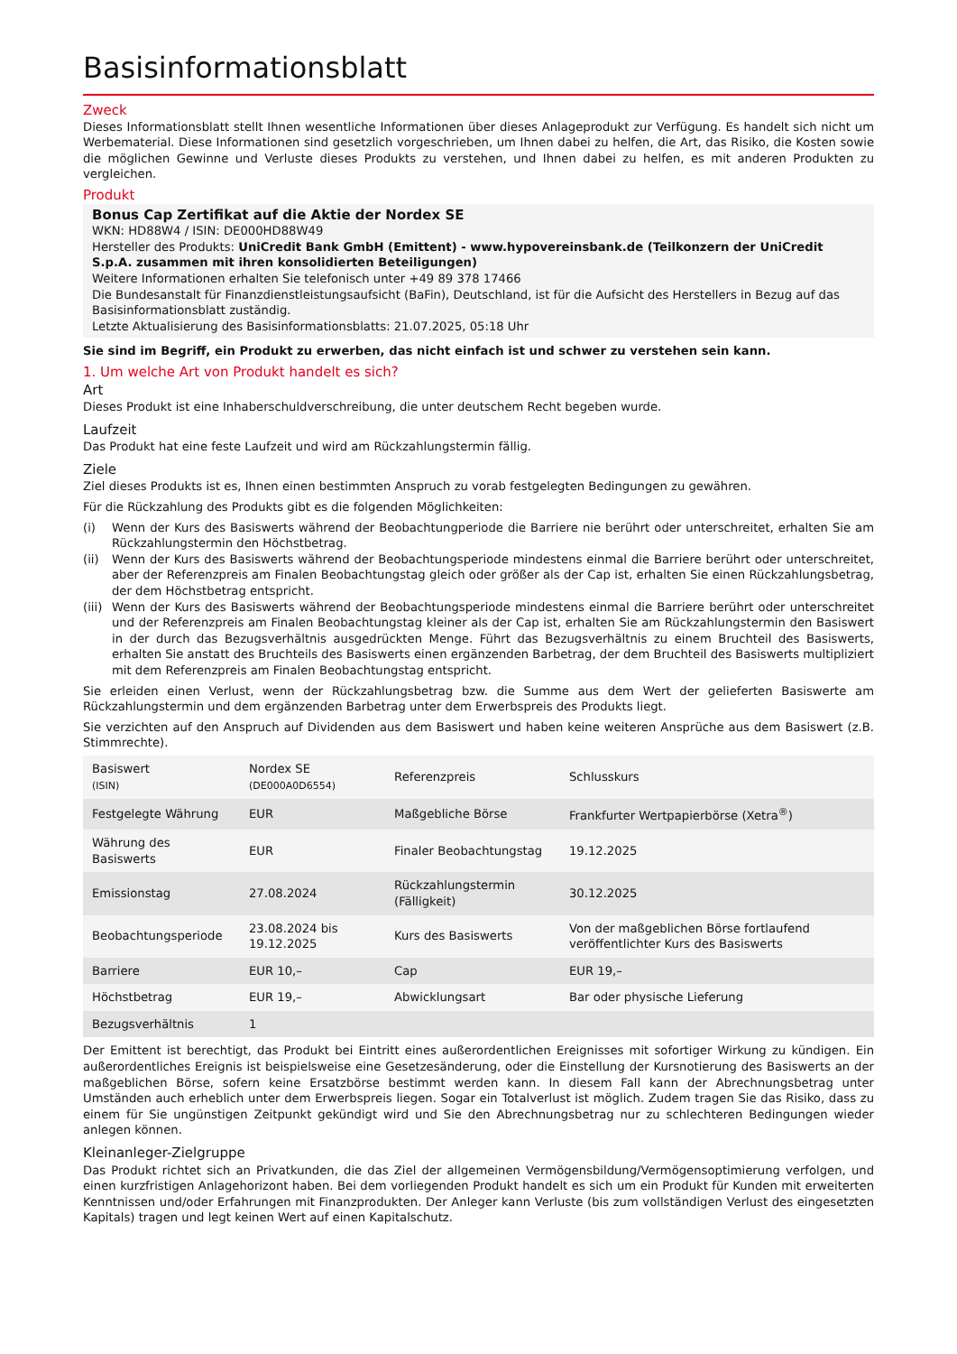Basisinformationsblatt
Zweck
Dieses Informationsblatt stellt Ihnen wesentliche Informationen über dieses Anlageprodukt zur Verfügung. Es handelt sich nicht um Werbematerial. Diese Informationen sind gesetzlich vorgeschrieben, um Ihnen dabei zu helfen, die Art, das Risiko, die Kosten sowie die möglichen Gewinne und Verluste dieses Produkts zu verstehen, und Ihnen dabei zu helfen, es mit anderen Produkten zu vergleichen.
Produkt
Bonus Cap Zertifikat auf die Aktie der Nordex SE
WKN: HD88W4 / ISIN: DE000HD88W49
Hersteller des Produkts: UniCredit Bank GmbH (Emittent) - www.hypovereinsbank.de (Teilkonzern der UniCredit S.p.A. zusammen mit ihren konsolidierten Beteiligungen)
Weitere Informationen erhalten Sie telefonisch unter +49 89 378 17466
Die Bundesanstalt für Finanzdienstleistungsaufsicht (BaFin), Deutschland, ist für die Aufsicht des Herstellers in Bezug auf das Basisinformationsblatt zuständig.
Letzte Aktualisierung des Basisinformationsblatts: 21.07.2025, 05:18 Uhr
Sie sind im Begriff, ein Produkt zu erwerben, das nicht einfach ist und schwer zu verstehen sein kann.
1. Um welche Art von Produkt handelt es sich?
Art
Dieses Produkt ist eine Inhaberschuldverschreibung, die unter deutschem Recht begeben wurde.
Laufzeit
Das Produkt hat eine feste Laufzeit und wird am Rückzahlungstermin fällig.
Ziele
Ziel dieses Produkts ist es, Ihnen einen bestimmten Anspruch zu vorab festgelegten Bedingungen zu gewähren.
Für die Rückzahlung des Produkts gibt es die folgenden Möglichkeiten:
(i) Wenn der Kurs des Basiswerts während der Beobachtungperiode die Barriere nie berührt oder unterschreitet, erhalten Sie am Rückzahlungstermin den Höchstbetrag.
(ii) Wenn der Kurs des Basiswerts während der Beobachtungsperiode mindestens einmal die Barriere berührt oder unterschreitet, aber der Referenzpreis am Finalen Beobachtungstag gleich oder größer als der Cap ist, erhalten Sie einen Rückzahlungsbetrag, der dem Höchstbetrag entspricht.
(iii) Wenn der Kurs des Basiswerts während der Beobachtungsperiode mindestens einmal die Barriere berührt oder unterschreitet und der Referenzpreis am Finalen Beobachtungstag kleiner als der Cap ist, erhalten Sie am Rückzahlungstermin den Basiswert in der durch das Bezugsverhältnis ausgedrückten Menge. Führt das Bezugsverhältnis zu einem Bruchteil des Basiswerts, erhalten Sie anstatt des Bruchteils des Basiswerts einen ergänzenden Barbetrag, der dem Bruchteil des Basiswerts multipliziert mit dem Referenzpreis am Finalen Beobachtungstag entspricht.
Sie erleiden einen Verlust, wenn der Rückzahlungsbetrag bzw. die Summe aus dem Wert der gelieferten Basiswerte am Rückzahlungstermin und dem ergänzenden Barbetrag unter dem Erwerbspreis des Produkts liegt.
Sie verzichten auf den Anspruch auf Dividenden aus dem Basiswert und haben keine weiteren Ansprüche aus dem Basiswert (z.B. Stimmrechte).
| Basiswert (ISIN) | Nordex SE (DE000A0D6554) | Referenzpreis | Schlusskurs |
| Festgelegte Währung | EUR | Maßgebliche Börse | Frankfurter Wertpapierbörse (Xetra<sup>®</sup>) |
| Währung des Basiswerts | EUR | Finaler Beobachtungstag | 19.12.2025 |
| Emissionstag | 27.08.2024 | Rückzahlungstermin (Fälligkeit) | 30.12.2025 |
| Beobachtungsperiode | 23.08.2024 bis 19.12.2025 | Kurs des Basiswerts | Von der maßgeblichen Börse fortlaufend veröffentlichter Kurs des Basiswerts |
| Barriere | EUR 10,– | Cap | EUR 19,– |
| Höchstbetrag | EUR 19,– | Abwicklungsart | Bar oder physische Lieferung |
| Bezugsverhältnis | 1 | | |
Der Emittent ist berechtigt, das Produkt bei Eintritt eines außerordentlichen Ereignisses mit sofortiger Wirkung zu kündigen. Ein außerordentliches Ereignis ist beispielsweise eine Gesetzesänderung, oder die Einstellung der Kursnotierung des Basiswerts an der maßgeblichen Börse, sofern keine Ersatzbörse bestimmt werden kann. In diesem Fall kann der Abrechnungsbetrag unter Umständen auch erheblich unter dem Erwerbspreis liegen. Sogar ein Totalverlust ist möglich. Zudem tragen Sie das Risiko, dass zu einem für Sie ungünstigen Zeitpunkt gekündigt wird und Sie den Abrechnungsbetrag nur zu schlechteren Bedingungen wieder anlegen können.
Kleinanleger-Zielgruppe
Das Produkt richtet sich an Privatkunden, die das Ziel der allgemeinen Vermögensbildung/Vermögensoptimierung verfolgen, und einen kurzfristigen Anlagehorizont haben. Bei dem vorliegenden Produkt handelt es sich um ein Produkt für Kunden mit erweiterten Kenntnissen und/oder Erfahrungen mit Finanzprodukten. Der Anleger kann Verluste (bis zum vollständigen Verlust des eingesetzten Kapitals) tragen und legt keinen Wert auf einen Kapitalschutz.